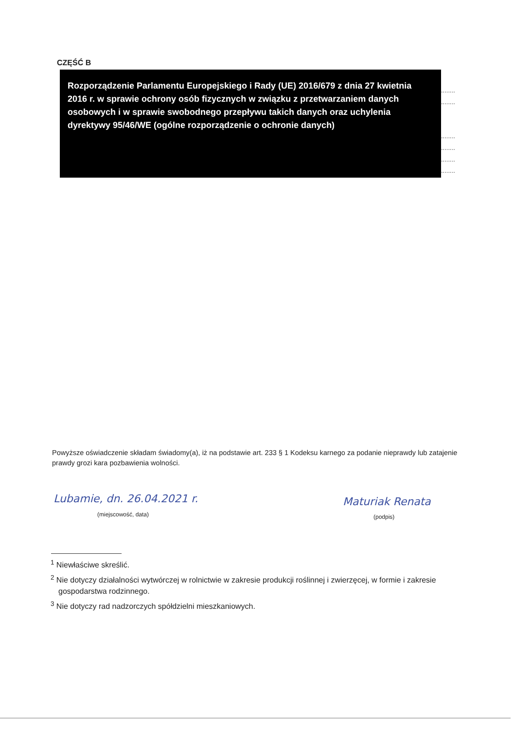CZĘŚĆ B
Rozporządzenie Parlamentu Europejskiego i Rady (UE) 2016/679 z dnia 27 kwietnia 2016 r. w sprawie ochrony osób fizycznych w związku z przetwarzaniem danych osobowych i w sprawie swobodnego przepływu takich danych oraz uchylenia dyrektywy 95/46/WE (ogólne rozporządzenie o ochronie danych)
........
........
........
........
........
........
Powyższe oświadczenie składam świadomy(a), iż na podstawie art. 233 § 1 Kodeksu karnego za podanie nieprawdy lub zatajenie prawdy grozi kara pozbawienia wolności.
Lubamie, dn. 26.04.2021 r.
(miejscowość, data)
Maturiak Renata
(podpis)
<sup>1</sup> Niewłaściwe skreślić.
<sup>2</sup> Nie dotyczy działalności wytwórczej w rolnictwie w zakresie produkcji roślinnej i zwierzęcej, w formie i zakresie gospodarstwa rodzinnego.
<sup>3</sup> Nie dotyczy rad nadzorczych spółdzielni mieszkaniowych.